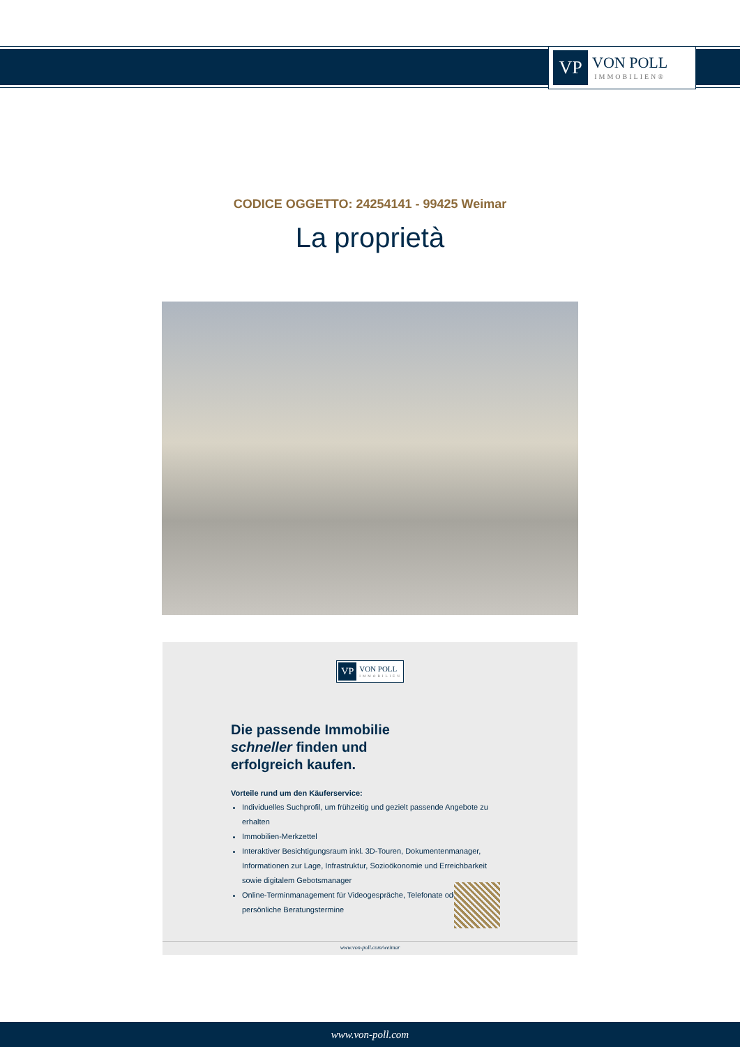VP
VON POLL
IMMOBILIEN®
CODICE OGGETTO: 24254141 - 99425 Weimar
La proprietà
VP
VON POLL
IMMOBILIEN
Die passende Immobilie
schneller finden und
erfolgreich kaufen.
Vorteile rund um den Käuferservice:
Individuelles Suchprofil, um frühzeitig und gezielt passende Angebote zu erhalten
Immobilien-Merkzettel
Interaktiver Besichtigungsraum inkl. 3D-Touren, Dokumentenmanager, Informationen zur Lage, Infrastruktur, Sozioökonomie und Erreichbarkeit sowie digitalem Gebotsmanager
Online-Terminmanagement für Videogespräche, Telefonate oder persönliche Beratungstermine
www.von-poll.com/weimar
www.von-poll.com